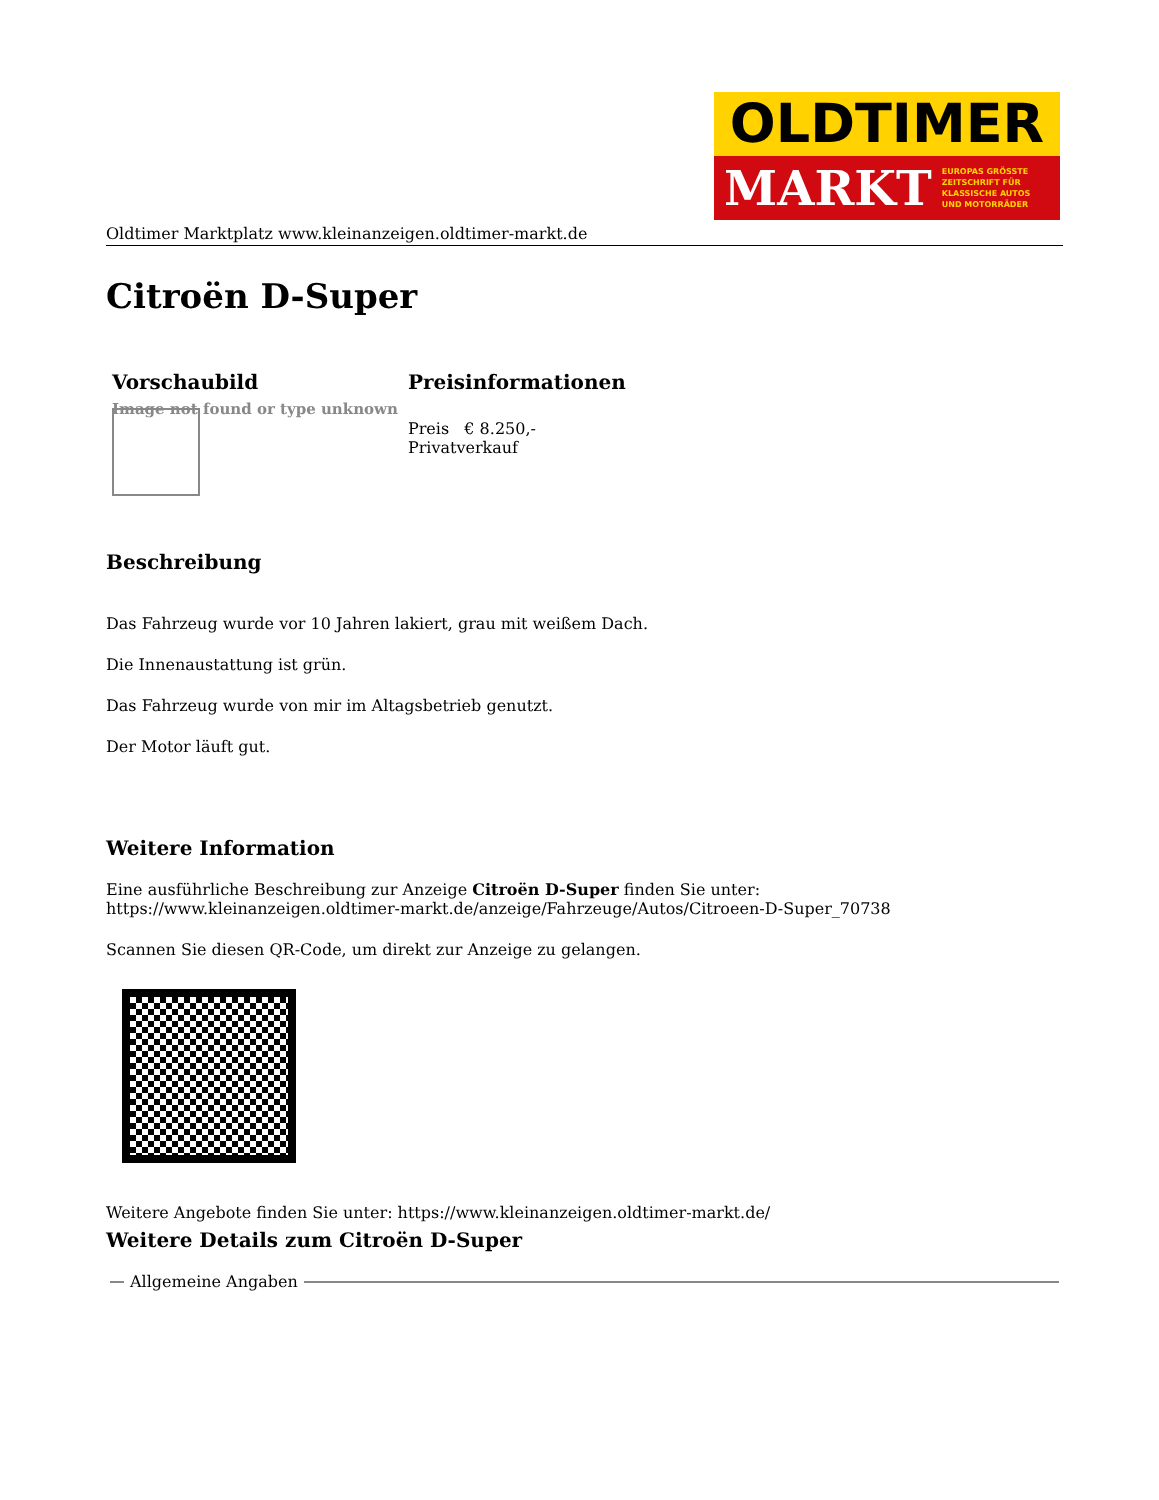OLDTIMER
MARKT EUROPAS GRÖSSTE
ZEITSCHRIFT FÜR
KLASSISCHE AUTOS
UND MOTORRÄDER
Oldtimer Marktplatz www.kleinanzeigen.oldtimer-markt.de
Citroën D-Super
| Vorschaubild | Preisinformationen |
| --- | --- |
| Image not found or type unknown | Preis € 8.250,- Privatverkauf |
Beschreibung
Das Fahrzeug wurde vor 10 Jahren lakiert, grau mit weißem Dach.
Die Innenaustattung ist grün.
Das Fahrzeug wurde von mir im Altagsbetrieb genutzt.
Der Motor läuft gut.
Weitere Information
Eine ausführliche Beschreibung zur Anzeige Citroën D-Super finden Sie unter:
https://www.kleinanzeigen.oldtimer-markt.de/anzeige/Fahrzeuge/Autos/Citroeen-D-Super_70738
Scannen Sie diesen QR-Code, um direkt zur Anzeige zu gelangen.
Weitere Angebote finden Sie unter: https://www.kleinanzeigen.oldtimer-markt.de/
Weitere Details zum Citroën D-Super
Allgemeine Angaben